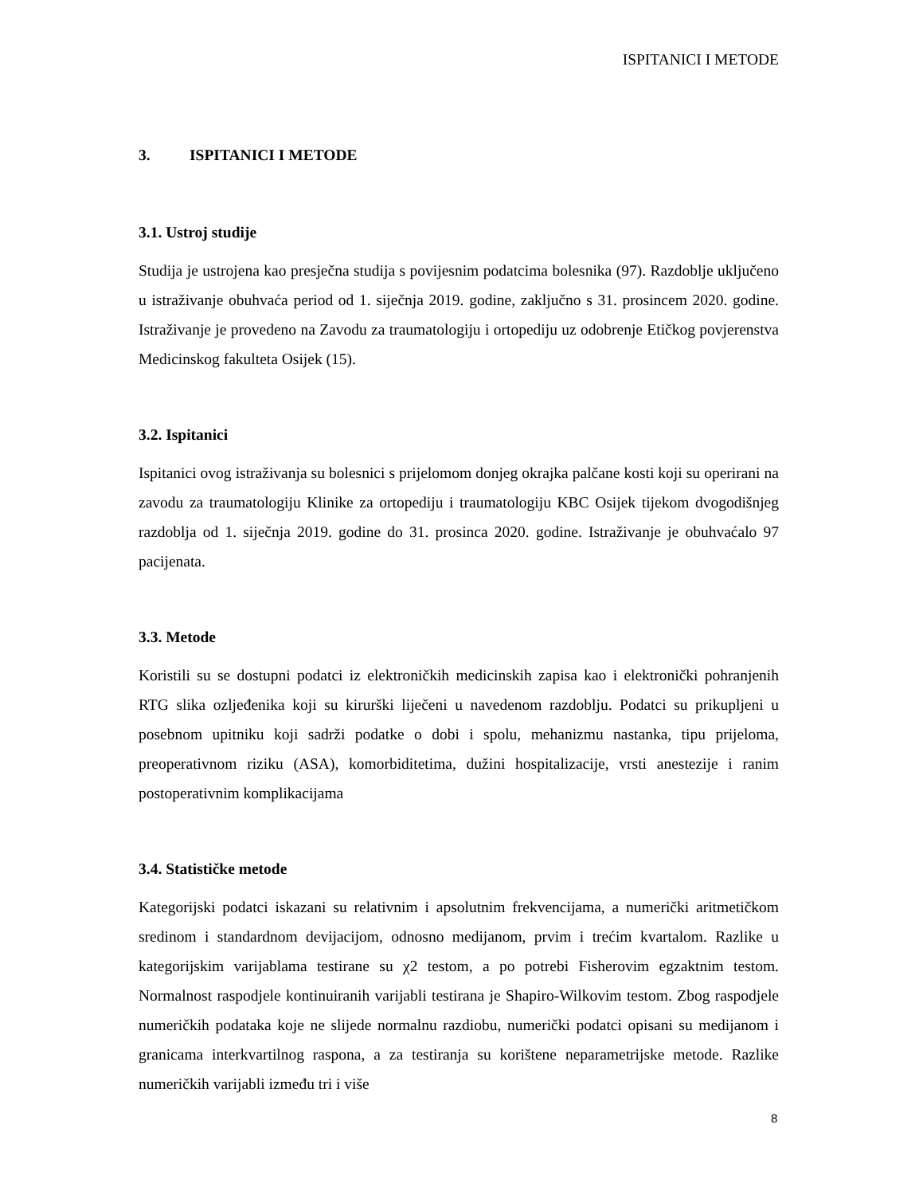ISPITANICI I METODE
3. ISPITANICI I METODE
3.1. Ustroj studije
Studija je ustrojena kao presječna studija s povijesnim podatcima bolesnika (97). Razdoblje uključeno u istraživanje obuhvaća period od 1. siječnja 2019. godine, zaključno s 31. prosincem 2020. godine. Istraživanje je provedeno na Zavodu za traumatologiju i ortopediju uz odobrenje Etičkog povjerenstva Medicinskog fakulteta Osijek (15).
3.2. Ispitanici
Ispitanici ovog istraživanja su bolesnici s prijelomom donjeg okrajka palčane kosti koji su operirani na zavodu za traumatologiju Klinike za ortopediju i traumatologiju KBC Osijek tijekom dvogodišnjeg razdoblja od 1. siječnja 2019. godine do 31. prosinca 2020. godine. Istraživanje je obuhvaćalo 97 pacijenata.
3.3. Metode
Koristili su se dostupni podatci iz elektroničkih medicinskih zapisa kao i elektronički pohranjenih RTG slika ozljeđenika koji su kirurški liječeni u navedenom razdoblju. Podatci su prikupljeni u posebnom upitniku koji sadrži podatke o dobi i spolu, mehanizmu nastanka, tipu prijeloma, preoperativnom riziku (ASA), komorbiditetima, dužini hospitalizacije, vrsti anestezije i ranim postoperativnim komplikacijama
3.4. Statističke metode
Kategorijski podatci iskazani su relativnim i apsolutnim frekvencijama, a numerički aritmetičkom sredinom i standardnom devijacijom, odnosno medijanom, prvim i trećim kvartalom. Razlike u kategorijskim varijablama testirane su χ2 testom, a po potrebi Fisherovim egzaktnim testom. Normalnost raspodjele kontinuiranih varijabli testirana je Shapiro-Wilkovim testom. Zbog raspodjele numeričkih podataka koje ne slijede normalnu razdiobu, numerički podatci opisani su medijanom i granicama interkvartilnog raspona, a za testiranja su korištene neparametrijske metode. Razlike numeričkih varijabli između tri i više
8